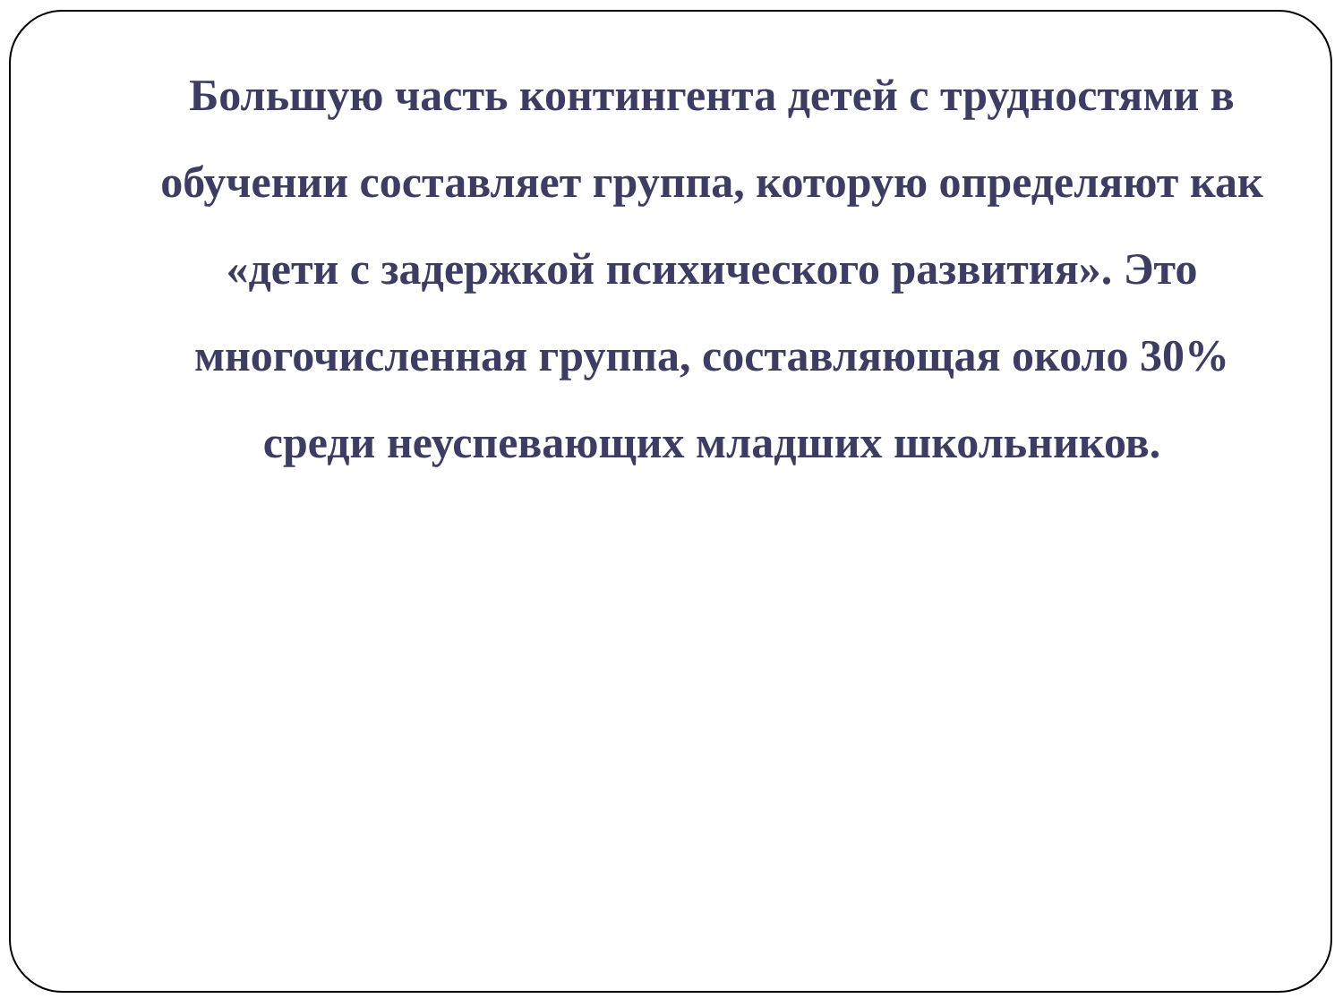Большую часть контингента детей с трудностями в обучении составляет группа, которую определяют как «дети с задержкой психического развития». Это многочисленная группа, составляющая около 30% среди неуспевающих младших школьников.